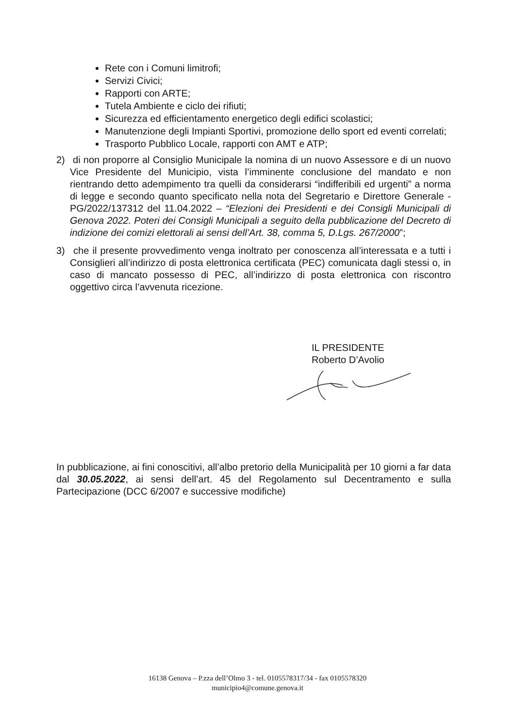Rete con i Comuni limitrofi;
Servizi Civici;
Rapporti con ARTE;
Tutela Ambiente e ciclo dei rifiuti;
Sicurezza ed efficientamento energetico degli edifici scolastici;
Manutenzione degli Impianti Sportivi, promozione dello sport ed eventi correlati;
Trasporto Pubblico Locale, rapporti con AMT e ATP;
2) di non proporre al Consiglio Municipale la nomina di un nuovo Assessore e di un nuovo Vice Presidente del Municipio, vista l’imminente conclusione del mandato e non rientrando detto adempimento tra quelli da considerarsi “indifferibili ed urgenti” a norma di legge e secondo quanto specificato nella nota del Segretario e Direttore Generale - PG/2022/137312 del 11.04.2022 – “Elezioni dei Presidenti e dei Consigli Municipali di Genova 2022. Poteri dei Consigli Municipali a seguito della pubblicazione del Decreto di indizione dei comizi elettorali ai sensi dell’Art. 38, comma 5, D.Lgs. 267/2000”;
3) che il presente provvedimento venga inoltrato per conoscenza all’interessata e a tutti i Consiglieri all’indirizzo di posta elettronica certificata (PEC) comunicata dagli stessi o, in caso di mancato possesso di PEC, all’indirizzo di posta elettronica con riscontro oggettivo circa l’avvenuta ricezione.
IL PRESIDENTE
Roberto D’Avolio
In pubblicazione, ai fini conoscitivi, all’albo pretorio della Municipalità per 10 giorni a far data dal 30.05.2022, ai sensi dell’art. 45 del Regolamento sul Decentramento e sulla Partecipazione (DCC 6/2007 e successive modifiche)
16138 Genova – P.zza dell’Olmo 3 - tel. 0105578317/34 - fax 0105578320
municipio4@comune.genova.it